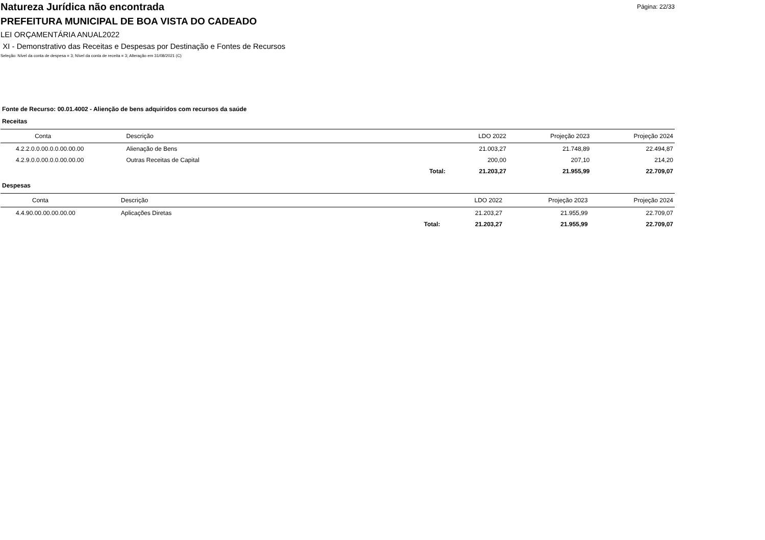Natureza Jurídica não encontrada
Página: 22/33
PREFEITURA MUNICIPAL DE BOA VISTA DO CADEADO
LEI ORÇAMENTÁRIA ANUAL2022
XI - Demonstrativo das Receitas e Despesas por Destinação e Fontes de Recursos
Seleção: Nível da conta de despesa = 3; Nível da conta de receita = 3; Alteração em 31/08/2021 (C)
Fonte de Recurso: 00.01.4002 - Alienção de bens adquiridos com recursos da saúde
Receitas
| Conta | Descrição | | LDO 2022 | Projeção 2023 | Projeção 2024 |
| --- | --- | --- | --- | --- | --- |
| 4.2.2.0.0.00.0.0.00.00.00 | Alienação de Bens | | 21.003,27 | 21.748,89 | 22.494,87 |
| 4.2.9.0.0.00.0.0.00.00.00 | Outras Receitas de Capital | | 200,00 | 207,10 | 214,20 |
| | | Total: | 21.203,27 | 21.955,99 | 22.709,07 |
Despesas
| Conta | Descrição | | LDO 2022 | Projeção 2023 | Projeção 2024 |
| --- | --- | --- | --- | --- | --- |
| 4.4.90.00.00.00.00.00 | Aplicações Diretas | | 21.203,27 | 21.955,99 | 22.709,07 |
| | | Total: | 21.203,27 | 21.955,99 | 22.709,07 |